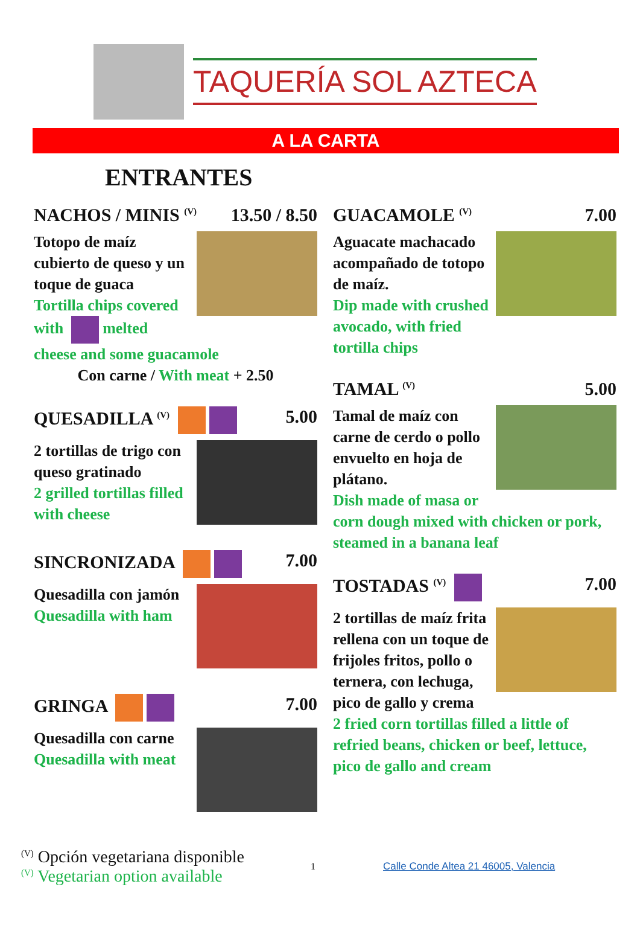TAQUERÍA SOL AZTECA
A LA CARTA
ENTRANTES
NACHOS / MINIS <sup>(V)</sup> 13.50 / 8.50
Totopo de maíz cubierto de queso y un toque de guaca
Tortilla chips covered with melted cheese and some guacamole
Con carne / With meat + 2.50
QUESADILLA <sup>(V)</sup> 5.00
2 tortillas de trigo con queso gratinado
2 grilled tortillas filled with cheese
SINCRONIZADA 7.00
Quesadilla con jamón
Quesadilla with ham
GRINGA 7.00
Quesadilla con carne
Quesadilla with meat
GUACAMOLE <sup>(V)</sup> 7.00
Aguacate machacado acompañado de totopo de maíz.
Dip made with crushed avocado, with fried tortilla chips
TAMAL <sup>(V)</sup> 5.00
Tamal de maíz con carne de cerdo o pollo envuelto en hoja de plátano.
Dish made of masa or corn dough mixed with chicken or pork, steamed in a banana leaf
TOSTADAS <sup>(V)</sup> 7.00
2 tortillas de maíz frita rellena con un toque de frijoles fritos, pollo o ternera, con lechuga, pico de gallo y crema
2 fried corn tortillas filled a little of refried beans, chicken or beef, lettuce, pico de gallo and cream
<sup>(V)</sup> Opción vegetariana disponible
<sup>(V)</sup> Vegetarian option available
1
Calle Conde Altea 21 46005, Valencia